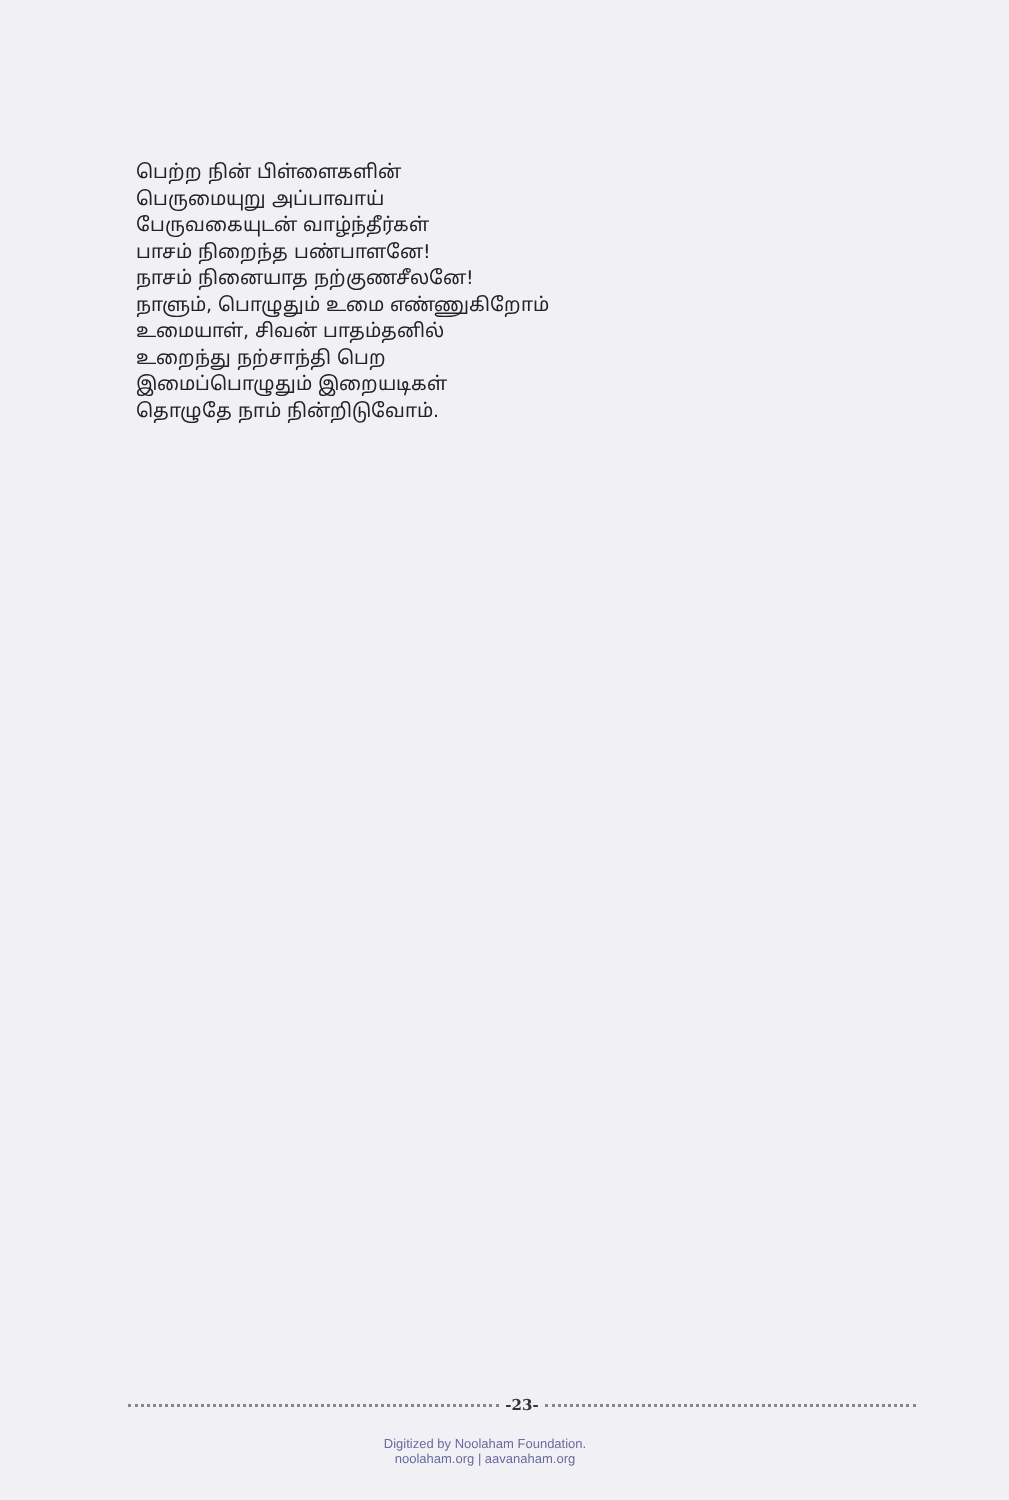பெற்ற நின் பிள்ளைகளின்
பெருமையுறு அப்பாவாய்
பேருவகையுடன் வாழ்ந்தீர்கள்
பாசம் நிறைந்த பண்பாளனே!
நாசம் நினையாத நற்குணசீலனே!
நாளும், பொழுதும் உமை எண்ணுகிறோம்
உமையாள், சிவன் பாதம்தனில்
உறைந்து நற்சாந்தி பெற
இமைப்பொழுதும் இறையடிகள்
தொழுதே நாம் நின்றிடுவோம்.
-23-
Digitized by Noolaham Foundation.
noolaham.org | aavanaham.org